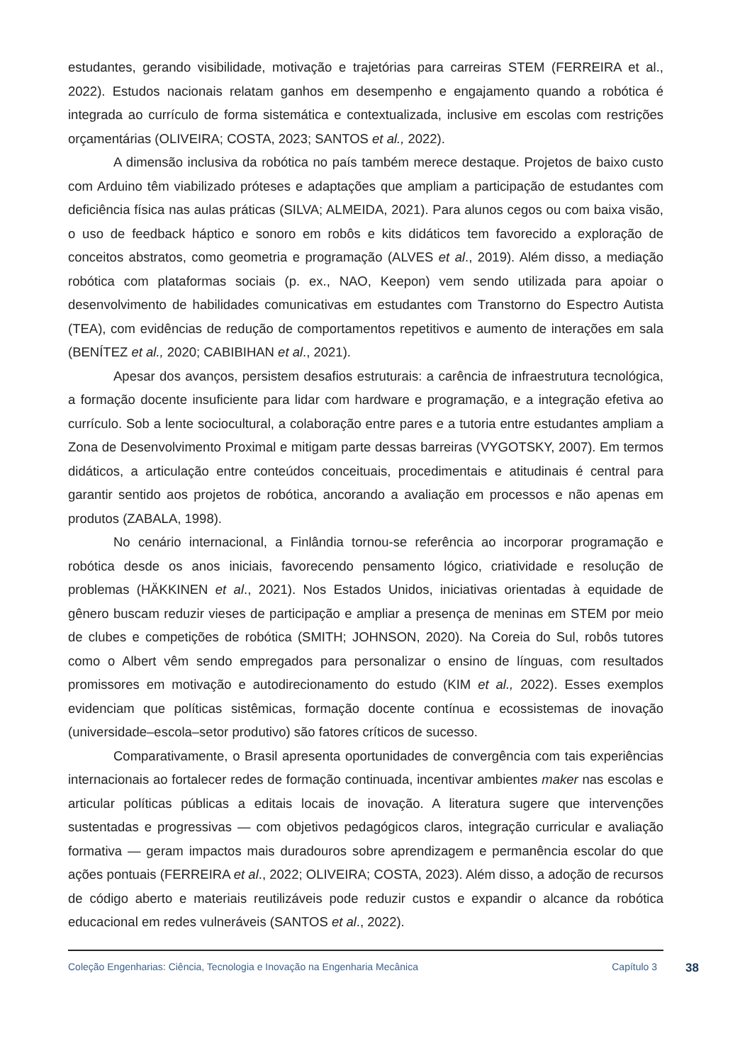estudantes, gerando visibilidade, motivação e trajetórias para carreiras STEM (FERREIRA et al., 2022). Estudos nacionais relatam ganhos em desempenho e engajamento quando a robótica é integrada ao currículo de forma sistemática e contextualizada, inclusive em escolas com restrições orçamentárias (OLIVEIRA; COSTA, 2023; SANTOS et al., 2022).
A dimensão inclusiva da robótica no país também merece destaque. Projetos de baixo custo com Arduino têm viabilizado próteses e adaptações que ampliam a participação de estudantes com deficiência física nas aulas práticas (SILVA; ALMEIDA, 2021). Para alunos cegos ou com baixa visão, o uso de feedback háptico e sonoro em robôs e kits didáticos tem favorecido a exploração de conceitos abstratos, como geometria e programação (ALVES et al., 2019). Além disso, a mediação robótica com plataformas sociais (p. ex., NAO, Keepon) vem sendo utilizada para apoiar o desenvolvimento de habilidades comunicativas em estudantes com Transtorno do Espectro Autista (TEA), com evidências de redução de comportamentos repetitivos e aumento de interações em sala (BENÍTEZ et al., 2020; CABIBIHAN et al., 2021).
Apesar dos avanços, persistem desafios estruturais: a carência de infraestrutura tecnológica, a formação docente insuficiente para lidar com hardware e programação, e a integração efetiva ao currículo. Sob a lente sociocultural, a colaboração entre pares e a tutoria entre estudantes ampliam a Zona de Desenvolvimento Proximal e mitigam parte dessas barreiras (VYGOTSKY, 2007). Em termos didáticos, a articulação entre conteúdos conceituais, procedimentais e atitudinais é central para garantir sentido aos projetos de robótica, ancorando a avaliação em processos e não apenas em produtos (ZABALA, 1998).
No cenário internacional, a Finlândia tornou-se referência ao incorporar programação e robótica desde os anos iniciais, favorecendo pensamento lógico, criatividade e resolução de problemas (HÄKKINEN et al., 2021). Nos Estados Unidos, iniciativas orientadas à equidade de gênero buscam reduzir vieses de participação e ampliar a presença de meninas em STEM por meio de clubes e competições de robótica (SMITH; JOHNSON, 2020). Na Coreia do Sul, robôs tutores como o Albert vêm sendo empregados para personalizar o ensino de línguas, com resultados promissores em motivação e autodirecionamento do estudo (KIM et al., 2022). Esses exemplos evidenciam que políticas sistêmicas, formação docente contínua e ecossistemas de inovação (universidade–escola–setor produtivo) são fatores críticos de sucesso.
Comparativamente, o Brasil apresenta oportunidades de convergência com tais experiências internacionais ao fortalecer redes de formação continuada, incentivar ambientes maker nas escolas e articular políticas públicas a editais locais de inovação. A literatura sugere que intervenções sustentadas e progressivas — com objetivos pedagógicos claros, integração curricular e avaliação formativa — geram impactos mais duradouros sobre aprendizagem e permanência escolar do que ações pontuais (FERREIRA et al., 2022; OLIVEIRA; COSTA, 2023). Além disso, a adoção de recursos de código aberto e materiais reutilizáveis pode reduzir custos e expandir o alcance da robótica educacional em redes vulneráveis (SANTOS et al., 2022).
Coleção Engenharias: Ciência, Tecnologia e Inovação na Engenharia Mecânica Capítulo 3 38